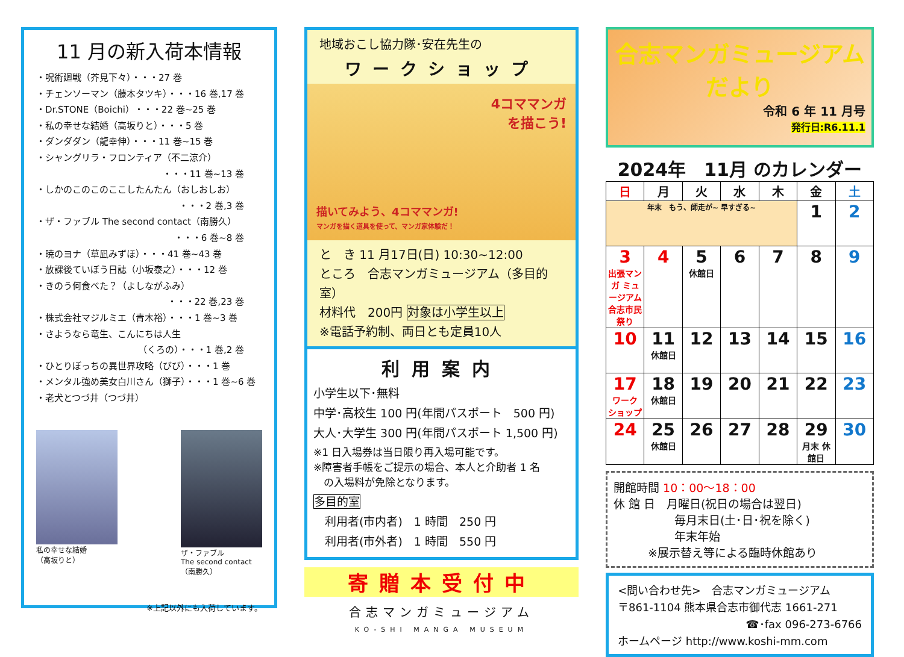11 月の新入荷本情報
・呪術廻戦（芥見下々）・・・27 巻
・チェンソーマン（藤本タツキ）・・・16 巻,17 巻
・Dr.STONE（Boichi）・・・22 巻~25 巻
・私の幸せな結婚（高坂りと）・・・5 巻
・ダンダダン（龍幸伸）・・・11 巻~15 巻
・シャングリラ・フロンティア（不二涼介）
・・・11 巻~13 巻
・しかのこのこのここしたんたん（おしおしお）
・・・2 巻,3 巻
・ザ・ファブル The second contact（南勝久）
・・・6 巻~8 巻
・暁のヨナ（草凪みずほ）・・・41 巻~43 巻
・放課後ていぼう日誌（小坂泰之）・・・12 巻
・きのう何食べた？（よしながふみ）
・・・22 巻,23 巻
・株式会社マジルミエ（青木裕）・・・1 巻~3 巻
・さようなら竜生、こんにちは人生
（くろの）・・・1 巻,2 巻
・ひとりぼっちの異世界攻略（びび）・・・1 巻
・メンタル強め美女白川さん（獅子）・・・1 巻~6 巻
・老犬とつづ井（つづ井）
私の幸せな結婚
（高坂りと）
ザ・ファブル
The second contact
（南勝久）
※上記以外にも入荷しています。
地域おこし協力隊･安在先生の
ワークショップ
4コママンガ
を描こう!
描いてみよう、4コママンガ!
マンガを描く道具を使って、マンガ家体験だ！
と　き 11 月17日(日) 10:30~12:00
ところ　合志マンガミュージアム（多目的室）
材料代　200円 対象は小学生以上
※電話予約制、両日とも定員10人
利用案内
小学生以下･無料
中学･高校生 100 円(年間パスポート　500 円)
大人･大学生 300 円(年間パスポート 1,500 円)
※1 日入場券は当日限り再入場可能です。
※障害者手帳をご提示の場合、本人と介助者 1 名
　の入場料が免除となります。
多目的室
　利用者(市内者)　1 時間　250 円
　利用者(市外者)　1 時間　550 円
寄贈本受付中
合志マンガミュージアム
KO-SHI MANGA MUSEUM
合志マンガミュージアム
だより
令和 6 年 11 月号
発行日:R6.11.1
2024年　11月 のカレンダー
| 日 | 月 | 火 | 水 | 木 | 金 | 土 |
| --- | --- | --- | --- | --- | --- | --- |
| 年末 もう、師走が~ 早すぎる~ | | | | | 1 | 2 |
| 3 出張マンガ ミュージアム 合志市民祭り | 4 | 5 休館日 | 6 | 7 | 8 | 9 |
| 10 | 11 休館日 | 12 | 13 | 14 | 15 | 16 |
| 17 ワーク ショップ | 18 休館日 | 19 | 20 | 21 | 22 | 23 |
| 24 | 25 休館日 | 26 | 27 | 28 | 29 月末 休館日 | 30 |
開館時間 10：00～18：00
休 館 日　月曜日(祝日の場合は翌日)
　　　　　 毎月末日(土･日･祝を除く)
　　　　　 年末年始
　　　※展示替え等による臨時休館あり
<問い合わせ先>　合志マンガミュージアム
〒861-1104 熊本県合志市御代志 1661-271
☎･fax 096-273-6766
ホームページ http://www.koshi-mm.com